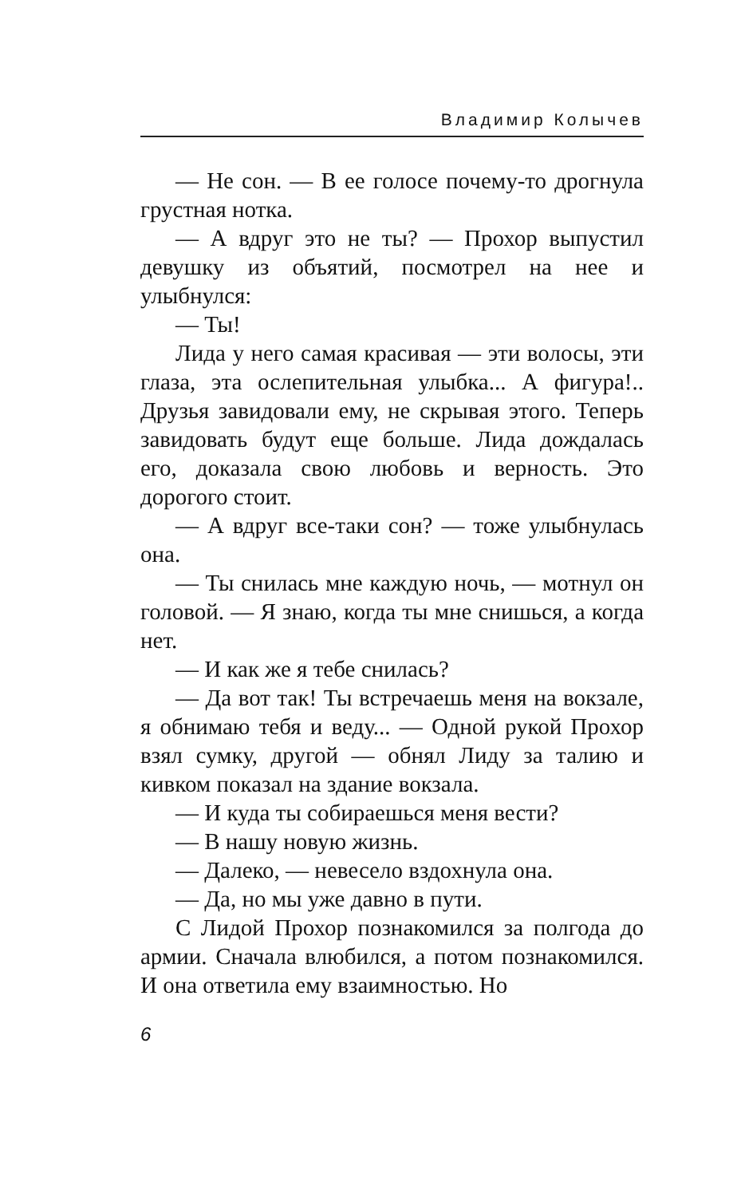Владимир Колычев
— Не сон. — В ее голосе почему-то дрогнула грустная нотка.
— А вдруг это не ты? — Прохор выпустил девушку из объятий, посмотрел на нее и улыбнулся:
— Ты!
Лида у него самая красивая — эти волосы, эти глаза, эта ослепительная улыбка... А фигура!.. Друзья завидовали ему, не скрывая этого. Теперь завидовать будут еще больше. Лида дождалась его, доказала свою любовь и верность. Это дорогого стоит.
— А вдруг все-таки сон? — тоже улыбнулась она.
— Ты снилась мне каждую ночь, — мотнул он головой. — Я знаю, когда ты мне снишься, а когда нет.
— И как же я тебе снилась?
— Да вот так! Ты встречаешь меня на вокзале, я обнимаю тебя и веду... — Одной рукой Прохор взял сумку, другой — обнял Лиду за талию и кивком показал на здание вокзала.
— И куда ты собираешься меня вести?
— В нашу новую жизнь.
— Далеко, — невесело вздохнула она.
— Да, но мы уже давно в пути.
С Лидой Прохор познакомился за полгода до армии. Сначала влюбился, а потом познакомился. И она ответила ему взаимностью. Но
6